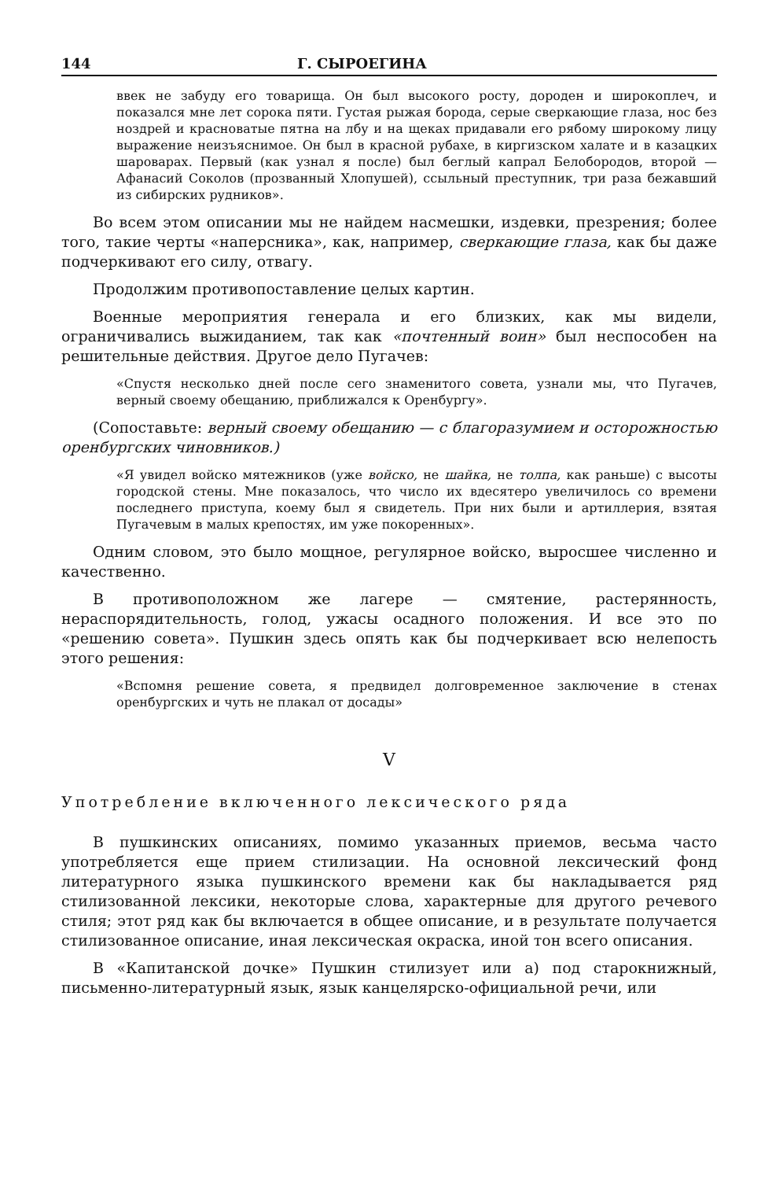144 Г. СЫРОЕГИНА
ввек не забуду его товарища. Он был высокого росту, дороден и широкоплеч, и показался мне лет сорока пяти. Густая рыжая борода, серые сверкающие глаза, нос без ноздрей и красноватые пятна на лбу и на щеках придавали его рябому широкому лицу выражение неизъяснимое. Он был в красной рубахе, в киргизском халате и в казацких шароварах. Первый (как узнал я после) был беглый капрал Белобородов, второй — Афанасий Соколов (прозванный Хлопушей), ссыльный преступник, три раза бежавший из сибирских рудников».
Во всем этом описании мы не найдем насмешки, издевки, презрения; более того, такие черты «наперсника», как, например, сверкающие глаза, как бы даже подчеркивают его силу, отвагу.
Продолжим противопоставление целых картин.
Военные мероприятия генерала и его близких, как мы видели, ограничивались выжиданием, так как «почтенный воин» был неспособен на решительные действия. Другое дело Пугачев:
«Спустя несколько дней после сего знаменитого совета, узнали мы, что Пугачев, верный своему обещанию, приближался к Оренбургу».
(Сопоставьте: верный своему обещанию — с благоразумием и осторожностью оренбургских чиновников.)
«Я увидел войско мятежников (уже войско, не шайка, не толпа, как раньше) с высоты городской стены. Мне показалось, что число их вдесятеро увеличилось со времени последнего приступа, коему был я свидетель. При них были и артиллерия, взятая Пугачевым в малых крепостях, им уже покоренных».
Одним словом, это было мощное, регулярное войско, выросшее численно и качественно.
В противоположном же лагере — смятение, растерянность, нераспорядительность, голод, ужасы осадного положения. И все это по «решению совета». Пушкин здесь опять как бы подчеркивает всю нелепость этого решения:
«Вспомня решение совета, я предвидел долговременное заключение в стенах оренбургских и чуть не плакал от досады»
V
Употребление включенного лексического ряда
В пушкинских описаниях, помимо указанных приемов, весьма часто употребляется еще прием стилизации. На основной лексический фонд литературного языка пушкинского времени как бы накладывается ряд стилизованной лексики, некоторые слова, характерные для другого речевого стиля; этот ряд как бы включается в общее описание, и в результате получается стилизованное описание, иная лексическая окраска, иной тон всего описания.
В «Капитанской дочке» Пушкин стилизует или а) под старокнижный, письменно-литературный язык, язык канцелярско-официальной речи, или